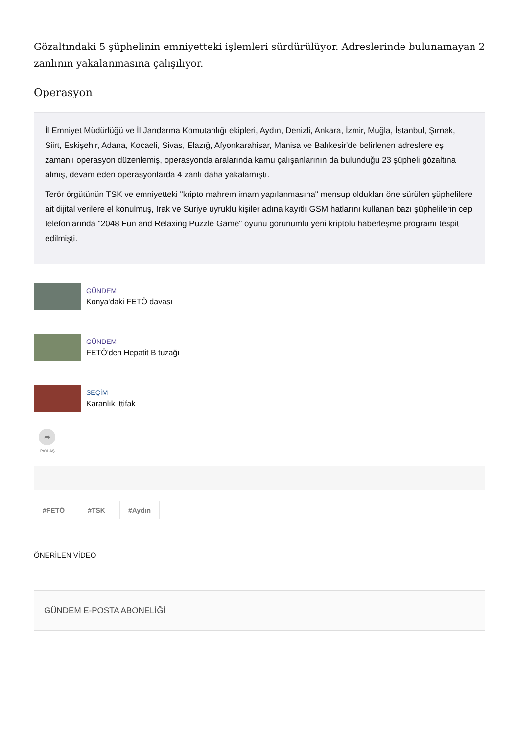Gözaltındaki 5 şüphelinin emniyetteki işlemleri sürdürülüyor. Adreslerinde bulunamayan 2 zanlının yakalanmasına çalışılıyor.
Operasyon
İl Emniyet Müdürlüğü ve İl Jandarma Komutanlığı ekipleri, Aydın, Denizli, Ankara, İzmir, Muğla, İstanbul, Şırnak, Siirt, Eskişehir, Adana, Kocaeli, Sivas, Elazığ, Afyonkarahisar, Manisa ve Balıkesir'de belirlenen adreslere eş zamanlı operasyon düzenlemiş, operasyonda aralarında kamu çalışanlarının da bulunduğu 23 şüpheli gözaltına almış, devam eden operasyonlarda 4 zanlı daha yakalamıştı.
Terör örgütünün TSK ve emniyetteki "kripto mahrem imam yapılanmasına" mensup oldukları öne sürülen şüphelilere ait dijital verilere el konulmuş, Irak ve Suriye uyruklu kişiler adına kayıtlı GSM hatlarını kullanan bazı şüphelilerin cep telefonlarında "2048 Fun and Relaxing Puzzle Game" oyunu görünümlü yeni kriptolu haberleşme programı tespit edilmişti.
GÜNDEM
Konya'daki FETÖ davası
GÜNDEM
FETÖ'den Hepatit B tuzağı
SEÇİM
Karanlık ittifak
➦
PAYLAŞ
#FETÖ #TSK #Aydın
ÖNERİLEN VİDEO
GÜNDEM E-POSTA ABONELİĞİ